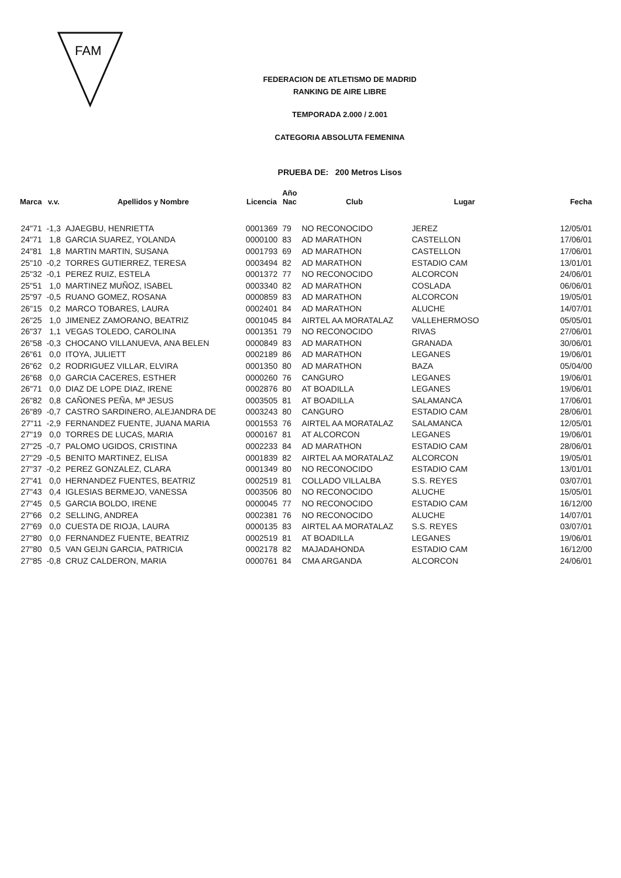FAM
FEDERACION DE ATLETISMO DE MADRID
RANKING DE AIRE LIBRE
TEMPORADA 2.000 / 2.001
CATEGORIA ABSOLUTA FEMENINA
PRUEBA DE: 200 Metros Lisos
| Marca | v.v. | Apellidos y Nombre | Licencia | Año Nac | Club | Lugar | Fecha |
| --- | --- | --- | --- | --- | --- | --- | --- |
| 24"71 | -1,3 | AJAEGBU, HENRIETTA | 0001369 | 79 | NO RECONOCIDO | JEREZ | 12/05/01 |
| 24"71 | 1,8 | GARCIA SUAREZ, YOLANDA | 0000100 | 83 | AD MARATHON | CASTELLON | 17/06/01 |
| 24"81 | 1,8 | MARTIN MARTIN, SUSANA | 0001793 | 69 | AD MARATHON | CASTELLON | 17/06/01 |
| 25"10 | -0,2 | TORRES GUTIERREZ, TERESA | 0003494 | 82 | AD MARATHON | ESTADIO CAM | 13/01/01 |
| 25"32 | -0,1 | PEREZ RUIZ, ESTELA | 0001372 | 77 | NO RECONOCIDO | ALCORCON | 24/06/01 |
| 25"51 | 1,0 | MARTINEZ MUÑOZ, ISABEL | 0003340 | 82 | AD MARATHON | COSLADA | 06/06/01 |
| 25"97 | -0,5 | RUANO GOMEZ, ROSANA | 0000859 | 83 | AD MARATHON | ALCORCON | 19/05/01 |
| 26"15 | 0,2 | MARCO TOBARES, LAURA | 0002401 | 84 | AD MARATHON | ALUCHE | 14/07/01 |
| 26"25 | 1,0 | JIMENEZ ZAMORANO, BEATRIZ | 0001045 | 84 | AIRTEL AA MORATALAZ | VALLEHERMOSO | 05/05/01 |
| 26"37 | 1,1 | VEGAS TOLEDO, CAROLINA | 0001351 | 79 | NO RECONOCIDO | RIVAS | 27/06/01 |
| 26"58 | -0,3 | CHOCANO VILLANUEVA, ANA BELEN | 0000849 | 83 | AD MARATHON | GRANADA | 30/06/01 |
| 26"61 | 0,0 | ITOYA, JULIETT | 0002189 | 86 | AD MARATHON | LEGANES | 19/06/01 |
| 26"62 | 0,2 | RODRIGUEZ VILLAR, ELVIRA | 0001350 | 80 | AD MARATHON | BAZA | 05/04/00 |
| 26"68 | 0,0 | GARCIA CACERES, ESTHER | 0000260 | 76 | CANGURO | LEGANES | 19/06/01 |
| 26"71 | 0,0 | DIAZ DE LOPE DIAZ, IRENE | 0002876 | 80 | AT BOADILLA | LEGANES | 19/06/01 |
| 26"82 | 0,8 | CAÑONES PEÑA, Mª JESUS | 0003505 | 81 | AT BOADILLA | SALAMANCA | 17/06/01 |
| 26"89 | -0,7 | CASTRO SARDINERO, ALEJANDRA DE | 0003243 | 80 | CANGURO | ESTADIO CAM | 28/06/01 |
| 27"11 | -2,9 | FERNANDEZ FUENTE, JUANA MARIA | 0001553 | 76 | AIRTEL AA MORATALAZ | SALAMANCA | 12/05/01 |
| 27"19 | 0,0 | TORRES DE LUCAS, MARIA | 0000167 | 81 | AT ALCORCON | LEGANES | 19/06/01 |
| 27"25 | -0,7 | PALOMO UGIDOS, CRISTINA | 0002233 | 84 | AD MARATHON | ESTADIO CAM | 28/06/01 |
| 27"29 | -0,5 | BENITO MARTINEZ, ELISA | 0001839 | 82 | AIRTEL AA MORATALAZ | ALCORCON | 19/05/01 |
| 27"37 | -0,2 | PEREZ GONZALEZ, CLARA | 0001349 | 80 | NO RECONOCIDO | ESTADIO CAM | 13/01/01 |
| 27"41 | 0,0 | HERNANDEZ FUENTES, BEATRIZ | 0002519 | 81 | COLLADO VILLALBA | S.S. REYES | 03/07/01 |
| 27"43 | 0,4 | IGLESIAS BERMEJO, VANESSA | 0003506 | 80 | NO RECONOCIDO | ALUCHE | 15/05/01 |
| 27"45 | 0,5 | GARCIA BOLDO, IRENE | 0000045 | 77 | NO RECONOCIDO | ESTADIO CAM | 16/12/00 |
| 27"66 | 0,2 | SELLING, ANDREA | 0002381 | 76 | NO RECONOCIDO | ALUCHE | 14/07/01 |
| 27"69 | 0,0 | CUESTA DE RIOJA, LAURA | 0000135 | 83 | AIRTEL AA MORATALAZ | S.S. REYES | 03/07/01 |
| 27"80 | 0,0 | FERNANDEZ FUENTE, BEATRIZ | 0002519 | 81 | AT BOADILLA | LEGANES | 19/06/01 |
| 27"80 | 0,5 | VAN GEIJN GARCIA, PATRICIA | 0002178 | 82 | MAJADAHONDA | ESTADIO CAM | 16/12/00 |
| 27"85 | -0,8 | CRUZ CALDERON, MARIA | 0000761 | 84 | CMA ARGANDA | ALCORCON | 24/06/01 |